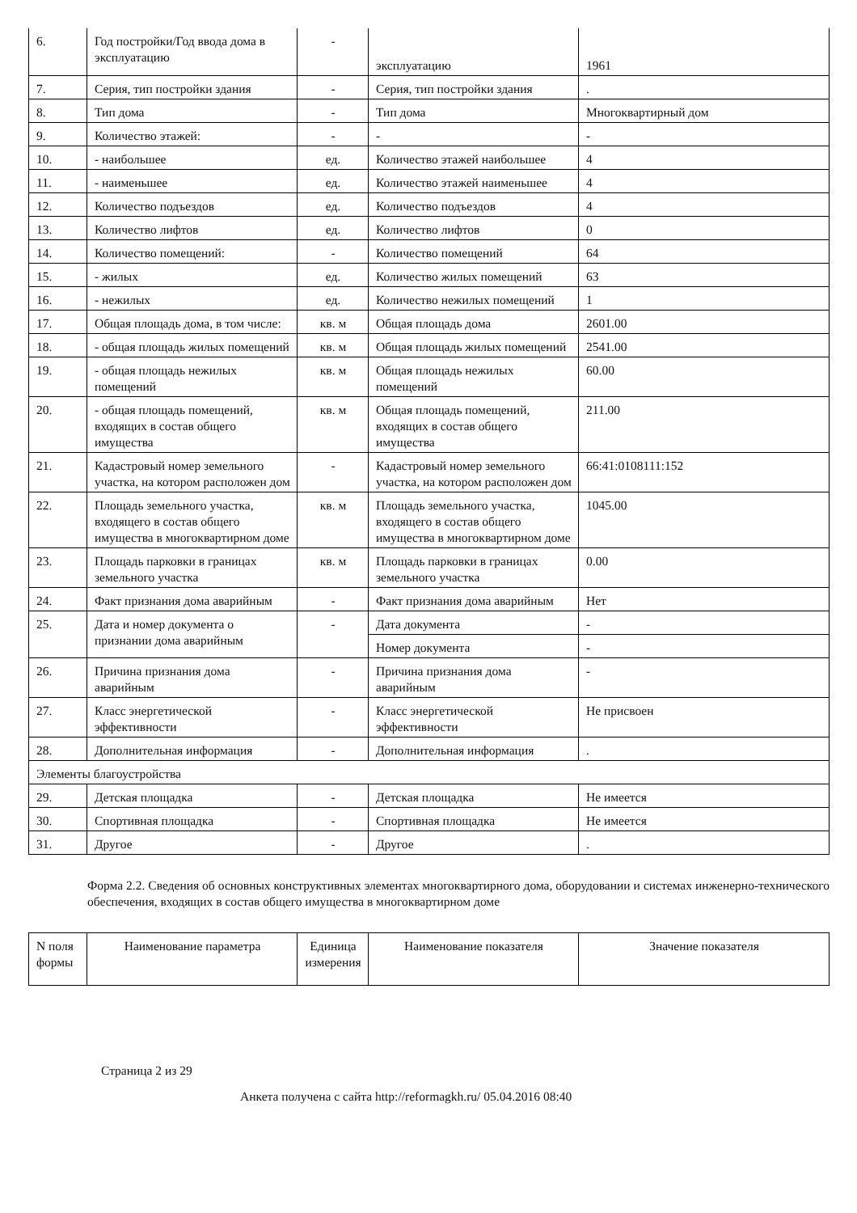| 6. | Год постройки/Год ввода дома в эксплуатацию | - | эксплуатацию | 1961 |
| 7. | Серия, тип постройки здания | - | Серия, тип постройки здания | . |
| 8. | Тип дома | - | Тип дома | Многоквартирный дом |
| 9. | Количество этажей: | - | - | - |
| 10. | - наибольшее | ед. | Количество этажей наибольшее | 4 |
| 11. | - наименьшее | ед. | Количество этажей наименьшее | 4 |
| 12. | Количество подъездов | ед. | Количество подъездов | 4 |
| 13. | Количество лифтов | ед. | Количество лифтов | 0 |
| 14. | Количество помещений: | - | Количество помещений | 64 |
| 15. | - жилых | ед. | Количество жилых помещений | 63 |
| 16. | - нежилых | ед. | Количество нежилых помещений | 1 |
| 17. | Общая площадь дома, в том числе: | кв. м | Общая площадь дома | 2601.00 |
| 18. | - общая площадь жилых помещений | кв. м | Общая площадь жилых помещений | 2541.00 |
| 19. | - общая площадь нежилых помещений | кв. м | Общая площадь нежилых помещений | 60.00 |
| 20. | - общая площадь помещений, входящих в состав общего имущества | кв. м | Общая площадь помещений, входящих в состав общего имущества | 211.00 |
| 21. | Кадастровый номер земельного участка, на котором расположен дом | - | Кадастровый номер земельного участка, на котором расположен дом | 66:41:0108111:152 |
| 22. | Площадь земельного участка, входящего в состав общего имущества в многоквартирном доме | кв. м | Площадь земельного участка, входящего в состав общего имущества в многоквартирном доме | 1045.00 |
| 23. | Площадь парковки в границах земельного участка | кв. м | Площадь парковки в границах земельного участка | 0.00 |
| 24. | Факт признания дома аварийным | - | Факт признания дома аварийным | Нет |
| 25. | Дата и номер документа о признании дома аварийным | - | Дата документа | - |
| | | | Номер документа | - |
| 26. | Причина признания дома аварийным | - | Причина признания дома аварийным | - |
| 27. | Класс энергетической эффективности | - | Класс энергетической эффективности | Не присвоен |
| 28. | Дополнительная информация | - | Дополнительная информация | . |
| Элементы благоустройства | | | | |
| 29. | Детская площадка | - | Детская площадка | Не имеется |
| 30. | Спортивная площадка | - | Спортивная площадка | Не имеется |
| 31. | Другое | - | Другое | . |
Форма 2.2. Сведения об основных конструктивных элементах многоквартирного дома, оборудовании и системах инженерно-технического обеспечения, входящих в состав общего имущества в многоквартирном доме
| N поля формы | Наименование параметра | Единица измерения | Наименование показателя | Значение показателя |
| --- | --- | --- | --- | --- |
Страница 2 из 29
Анкета получена с сайта http://reformagkh.ru/ 05.04.2016 08:40